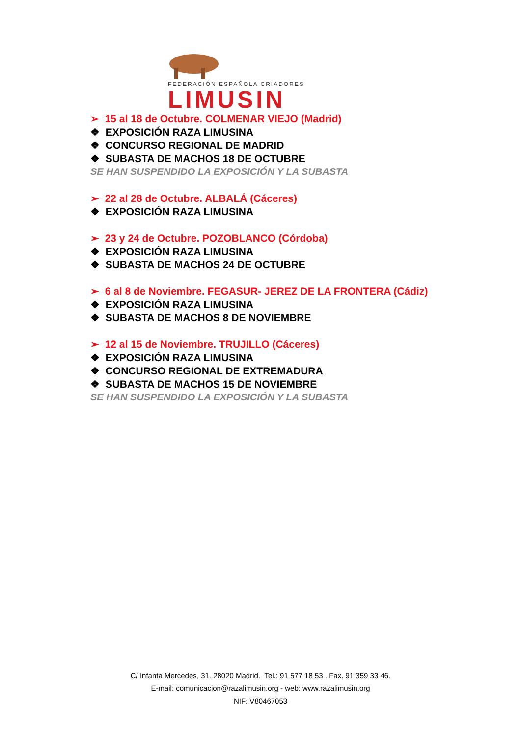FEDERACIÓN ESPAÑOLA CRIADORES
LIMUSIN
➢ 15 al 18 de Octubre. COLMENAR VIEJO (Madrid)
❖ EXPOSICIÓN RAZA LIMUSINA
❖ CONCURSO REGIONAL DE MADRID
❖ SUBASTA DE MACHOS 18 DE OCTUBRE
SE HAN SUSPENDIDO LA EXPOSICIÓN Y LA SUBASTA
➢ 22 al 28 de Octubre. ALBALÁ (Cáceres)
❖ EXPOSICIÓN RAZA LIMUSINA
➢ 23 y 24 de Octubre. POZOBLANCO (Córdoba)
❖ EXPOSICIÓN RAZA LIMUSINA
❖ SUBASTA DE MACHOS 24 DE OCTUBRE
➢ 6 al 8 de Noviembre. FEGASUR- JEREZ DE LA FRONTERA (Cádiz)
❖ EXPOSICIÓN RAZA LIMUSINA
❖ SUBASTA DE MACHOS 8 DE NOVIEMBRE
➢ 12 al 15 de Noviembre. TRUJILLO (Cáceres)
❖ EXPOSICIÓN RAZA LIMUSINA
❖ CONCURSO REGIONAL DE EXTREMADURA
❖ SUBASTA DE MACHOS 15 DE NOVIEMBRE
SE HAN SUSPENDIDO LA EXPOSICIÓN Y LA SUBASTA
C/ Infanta Mercedes, 31. 28020 Madrid. Tel.: 91 577 18 53 . Fax. 91 359 33 46.
E-mail: comunicacion@razalimusin.org - web: www.razalimusin.org
NIF: V80467053